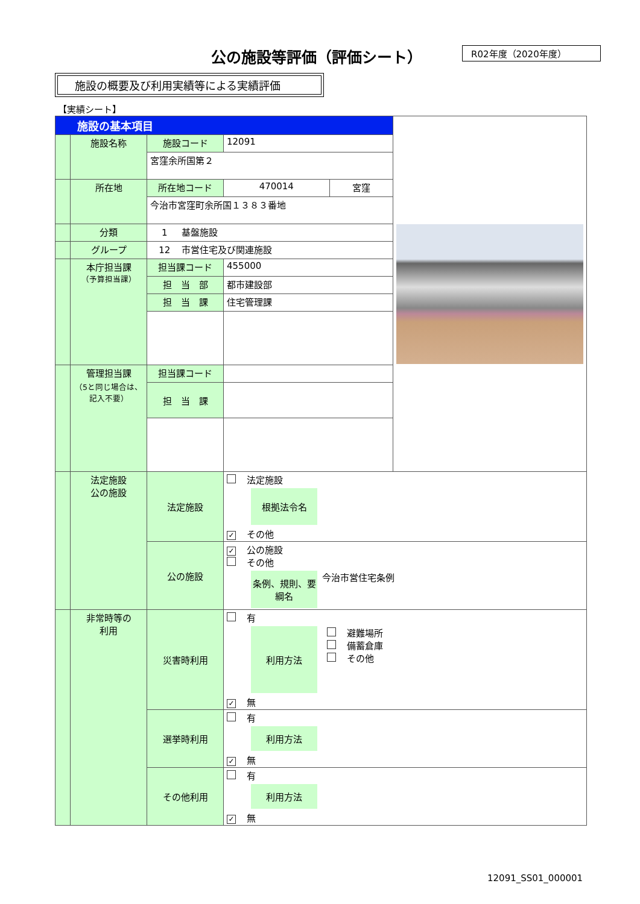公の施設等評価（評価シート） R02年度（2020年度）
施設の概要及び利用実績等による実績評価
【実績シート】
| 施設の基本項目 | | | | | |
| | 施設名称 | 施設コード | 12091 | | |
| | | 宮窪余所国第２ | | | |
| | 所在地 | 所在地コード | 470014 | 宮窪 | |
| | | 今治市宮窪町余所国１３８３番地 | | | |
| | 分類 | 1 基盤施設 | | | |
| | グループ | 12 市営住宅及び関連施設 | | | |
| | 本庁担当課 （予算担当課） | 担当課コード | 455000 | | |
| | | 担 当 部 | 都市建設部 | | |
| | | 担 当 課 | 住宅管理課 | | |
| | 管理担当課 （5と同じ場合は、記入不要） | 担当課コード | | | |
| | | 担 当 課 | | | |
| | 法定施設 公の施設 | 法定施設 | 法定施設 根拠法令名 ✓ その他 | | |
| | | 公の施設 | ✓ 公の施設 その他 条例、規則、要綱名 今治市営住宅条例 | | |
| | 非常時等の 利用 | 災害時利用 | 有 利用方法 避難場所 備蓄倉庫 その他 ✓ 無 | | |
| | | 選挙時利用 | 有 利用方法 ✓ 無 | | |
| | | その他利用 | 有 利用方法 ✓ 無 | | |
12091_SS01_000001